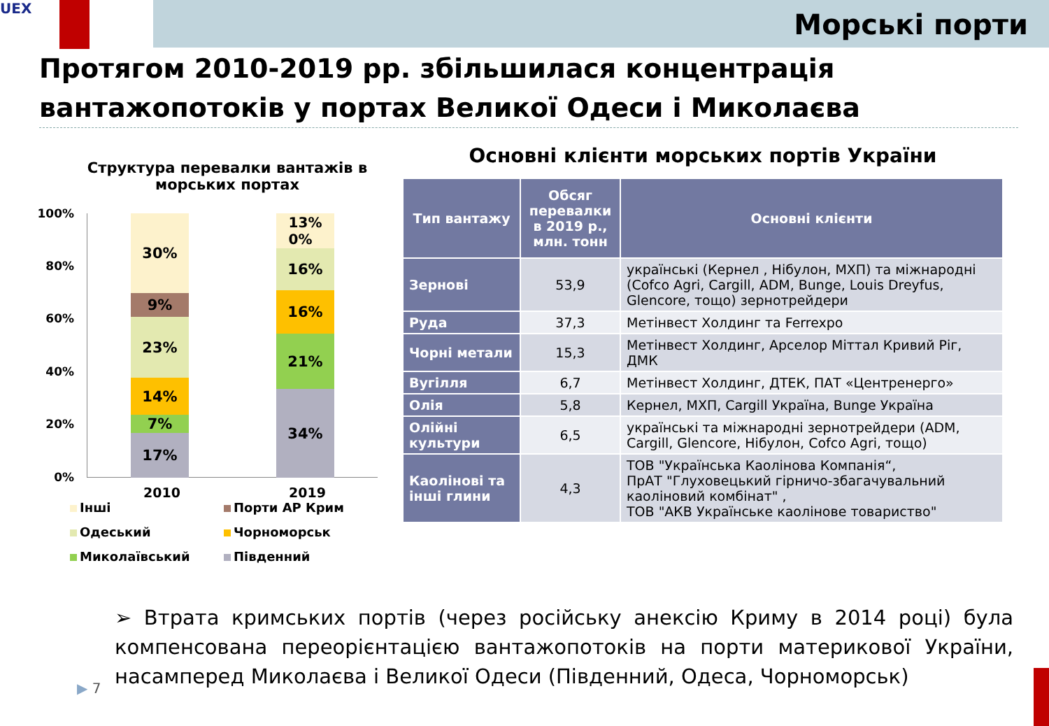UEX
Морські порти
Протягом 2010-2019 рр. збільшилася концентрація вантажопотоків у портах Великої Одеси і Миколаєва
Структура перевалки вантажів в морських портах
100%
80%
60%
40%
20%
0%
30%
9%
23%
14%
7%
17%
13%
0%
16%
16%
21%
34%
2010 2019
Інші
Порти АР Крим
Одеський
Чорноморськ
Миколаївський
Південний
Основні клієнти морських портів України
| Тип вантажу | Обсяг перевалки в 2019 р., млн. тонн | Основні клієнти |
| --- | --- | --- |
| Зернові | 53,9 | українські (Кернел , Нібулон, МХП) та міжнародні (Cofco Agri, Cargill, ADM, Bunge, Louis Dreyfus, Glencore, тощо) зернотрейдери |
| Руда | 37,3 | Метінвест Холдинг та Ferrexpo |
| Чорні метали | 15,3 | Метінвест Холдинг, Арселор Міттал Кривий Ріг, ДМК |
| Вугілля | 6,7 | Метінвест Холдинг, ДТЕК, ПАТ «Центренерго» |
| Олія | 5,8 | Кернел, МХП, Cargill Україна, Bunge Україна |
| Олійні культури | 6,5 | українські та міжнародні зернотрейдери (ADM, Cargill, Glencore, Нібулон, Cofco Agri, тощо) |
| Каолінові та інші глини | 4,3 | ТОВ "Українська Каолінова Компанія“, ПрАТ "Глуховецький гірничо-збагачувальний каоліновий комбінат" , ТОВ "АКВ Українське каолінове товариство" |
➢ Втрата кримських портів (через російську анексію Криму в 2014 році) була компенсована переорієнтацією вантажопотоків на порти материкової України, насамперед Миколаєва і Великої Одеси (Південний, Одеса, Чорноморськ)
▶ 7